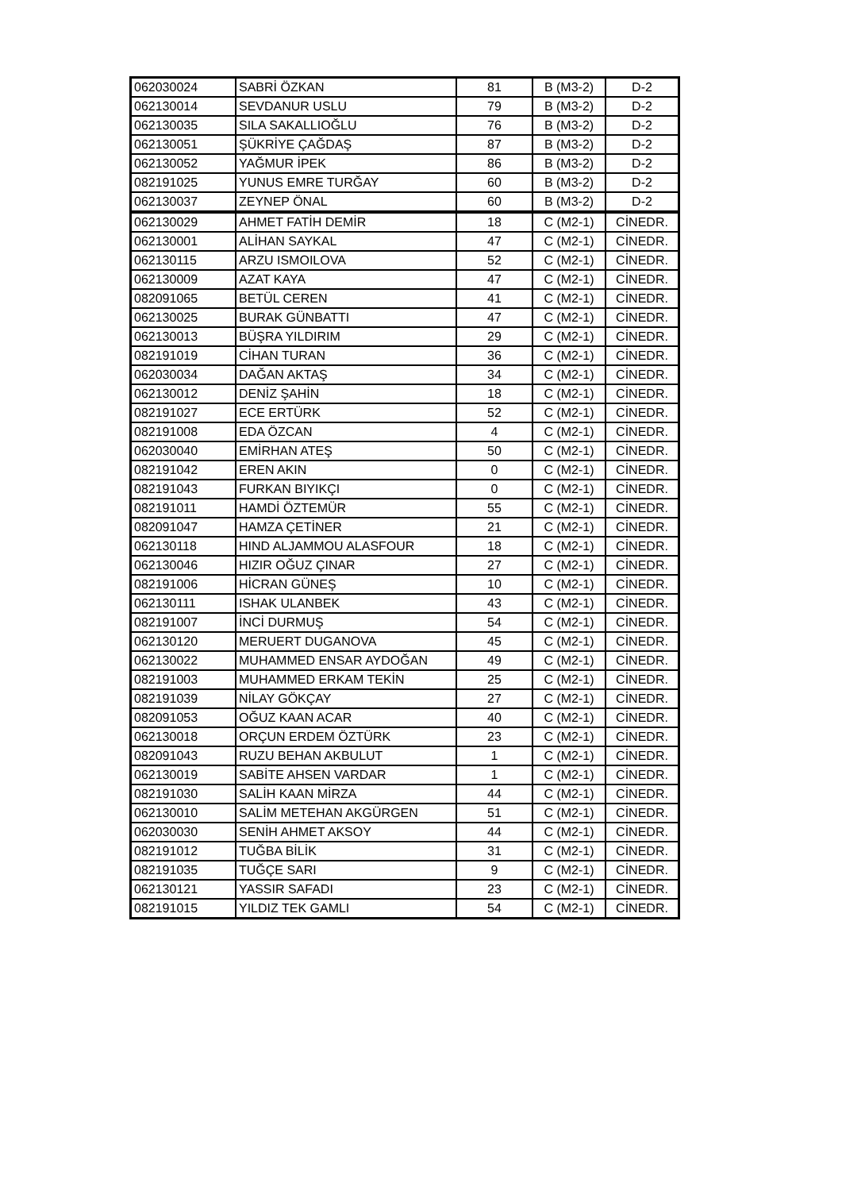| 062030024 | SABRİ ÖZKAN | 81 | B (M3-2) | D-2 |
| 062130014 | SEVDANUR USLU | 79 | B (M3-2) | D-2 |
| 062130035 | SILA SAKALLIOĞLU | 76 | B (M3-2) | D-2 |
| 062130051 | ŞÜKRİYE ÇAĞDAŞ | 87 | B (M3-2) | D-2 |
| 062130052 | YAĞMUR İPEK | 86 | B (M3-2) | D-2 |
| 082191025 | YUNUS EMRE TURĞAY | 60 | B (M3-2) | D-2 |
| 062130037 | ZEYNEP ÖNAL | 60 | B (M3-2) | D-2 |
| 062130029 | AHMET FATİH DEMİR | 18 | C (M2-1) | CİNEDR. |
| 062130001 | ALİHAN SAYKAL | 47 | C (M2-1) | CİNEDR. |
| 062130115 | ARZU ISMOILOVA | 52 | C (M2-1) | CİNEDR. |
| 062130009 | AZAT KAYA | 47 | C (M2-1) | CİNEDR. |
| 082091065 | BETÜL CEREN | 41 | C (M2-1) | CİNEDR. |
| 062130025 | BURAK GÜNBATTI | 47 | C (M2-1) | CİNEDR. |
| 062130013 | BÜŞRA YILDIRIM | 29 | C (M2-1) | CİNEDR. |
| 082191019 | CİHAN TURAN | 36 | C (M2-1) | CİNEDR. |
| 062030034 | DAĞAN AKTAŞ | 34 | C (M2-1) | CİNEDR. |
| 062130012 | DENİZ ŞAHİN | 18 | C (M2-1) | CİNEDR. |
| 082191027 | ECE ERTÜRK | 52 | C (M2-1) | CİNEDR. |
| 082191008 | EDA ÖZCAN | 4 | C (M2-1) | CİNEDR. |
| 062030040 | EMİRHAN ATEŞ | 50 | C (M2-1) | CİNEDR. |
| 082191042 | EREN AKIN | 0 | C (M2-1) | CİNEDR. |
| 082191043 | FURKAN BIYIKÇI | 0 | C (M2-1) | CİNEDR. |
| 082191011 | HAMDİ ÖZTEMÜR | 55 | C (M2-1) | CİNEDR. |
| 082091047 | HAMZA ÇETİNER | 21 | C (M2-1) | CİNEDR. |
| 062130118 | HIND ALJAMMOU ALASFOUR | 18 | C (M2-1) | CİNEDR. |
| 062130046 | HIZIR OĞUZ ÇINAR | 27 | C (M2-1) | CİNEDR. |
| 082191006 | HİCRAN GÜNEŞ | 10 | C (M2-1) | CİNEDR. |
| 062130111 | ISHAK ULANBEK | 43 | C (M2-1) | CİNEDR. |
| 082191007 | İNCİ DURMUŞ | 54 | C (M2-1) | CİNEDR. |
| 062130120 | MERUERT DUGANOVA | 45 | C (M2-1) | CİNEDR. |
| 062130022 | MUHAMMED ENSAR AYDOĞAN | 49 | C (M2-1) | CİNEDR. |
| 082191003 | MUHAMMED ERKAM TEKİN | 25 | C (M2-1) | CİNEDR. |
| 082191039 | NİLAY GÖKÇAY | 27 | C (M2-1) | CİNEDR. |
| 082091053 | OĞUZ KAAN ACAR | 40 | C (M2-1) | CİNEDR. |
| 062130018 | ORÇUN ERDEM ÖZTÜRK | 23 | C (M2-1) | CİNEDR. |
| 082091043 | RUZU BEHAN AKBULUT | 1 | C (M2-1) | CİNEDR. |
| 062130019 | SABİTE AHSEN VARDAR | 1 | C (M2-1) | CİNEDR. |
| 082191030 | SALİH KAAN MİRZA | 44 | C (M2-1) | CİNEDR. |
| 062130010 | SALİM METEHAN AKGÜRGEN | 51 | C (M2-1) | CİNEDR. |
| 062030030 | SENİH AHMET AKSOY | 44 | C (M2-1) | CİNEDR. |
| 082191012 | TUĞBA BİLİK | 31 | C (M2-1) | CİNEDR. |
| 082191035 | TUĞÇE SARI | 9 | C (M2-1) | CİNEDR. |
| 062130121 | YASSIR SAFADI | 23 | C (M2-1) | CİNEDR. |
| 082191015 | YILDIZ TEK GAMLI | 54 | C (M2-1) | CİNEDR. |